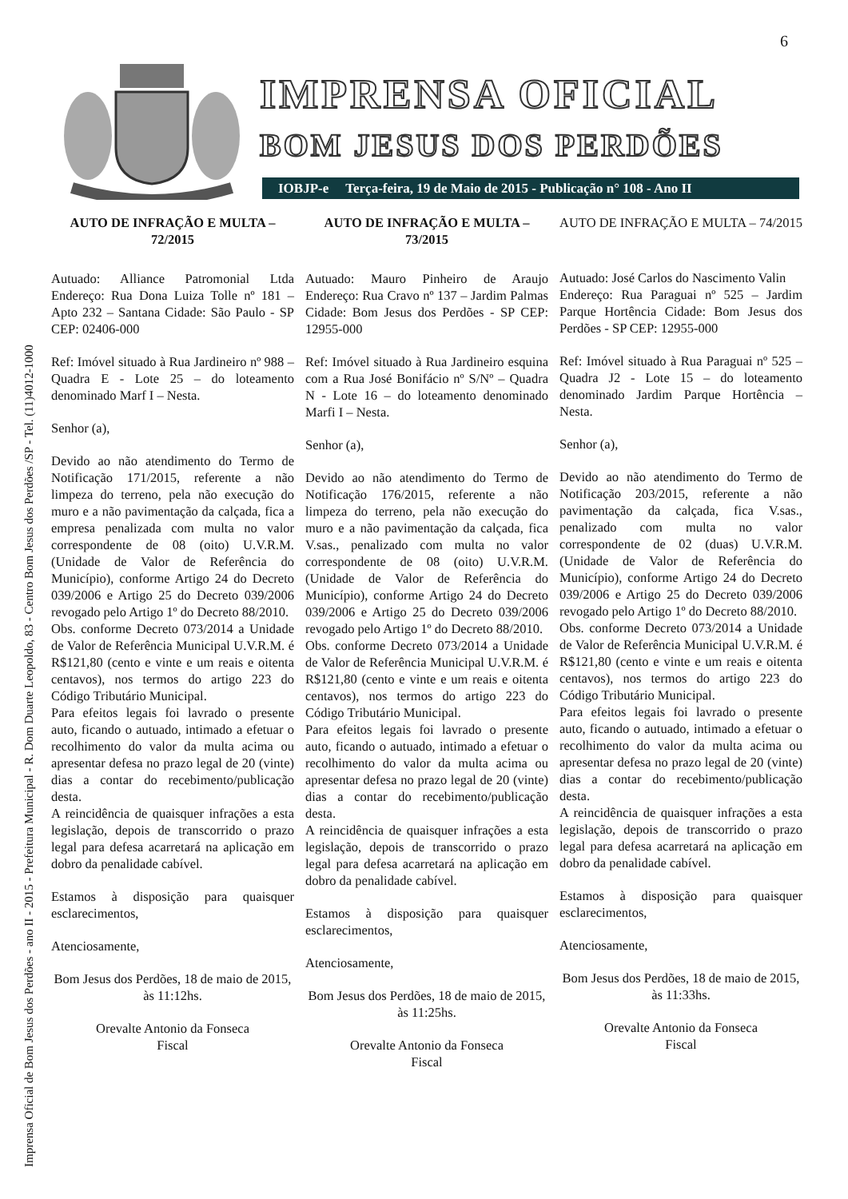Imprensa Oficial de Bom Jesus dos Perdões - ano II - 2015 - Prefeitura Municipal - R. Dom Duarte Leopoldo, 83 - Centro Bom Jesus dos Perdões /SP - Tel. (11)4012-1000
6
IMPRENSA OFICIAL
BOM JESUS DOS PERDÕES
IOBJP-e Terça-feira, 19 de Maio de 2015 - Publicação n° 108 - Ano II
AUTO DE INFRAÇÃO E MULTA – 72/2015
Autuado: Alliance Patromonial Ltda Endereço: Rua Dona Luiza Tolle nº 181 – Apto 232 – Santana Cidade: São Paulo - SP CEP: 02406-000
Ref: Imóvel situado à Rua Jardineiro nº 988 – Quadra E - Lote 25 – do loteamento denominado Marf I – Nesta.
Senhor (a),
Devido ao não atendimento do Termo de Notificação 171/2015, referente a não limpeza do terreno, pela não execução do muro e a não pavimentação da calçada, fica a empresa penalizada com multa no valor correspondente de 08 (oito) U.V.R.M. (Unidade de Valor de Referência do Município), conforme Artigo 24 do Decreto 039/2006 e Artigo 25 do Decreto 039/2006 revogado pelo Artigo 1º do Decreto 88/2010.
Obs. conforme Decreto 073/2014 a Unidade de Valor de Referência Municipal U.V.R.M. é R$121,80 (cento e vinte e um reais e oitenta centavos), nos termos do artigo 223 do Código Tributário Municipal.
Para efeitos legais foi lavrado o presente auto, ficando o autuado, intimado a efetuar o recolhimento do valor da multa acima ou apresentar defesa no prazo legal de 20 (vinte) dias a contar do recebimento/publicação desta.
A reincidência de quaisquer infrações a esta legislação, depois de transcorrido o prazo legal para defesa acarretará na aplicação em dobro da penalidade cabível.
Estamos à disposição para quaisquer esclarecimentos,
Atenciosamente,
Bom Jesus dos Perdões, 18 de maio de 2015, às 11:12hs.
Orevalte Antonio da Fonseca
Fiscal
AUTO DE INFRAÇÃO E MULTA – 73/2015
Autuado: Mauro Pinheiro de Araujo Endereço: Rua Cravo nº 137 – Jardim Palmas Cidade: Bom Jesus dos Perdões - SP CEP: 12955-000
Ref: Imóvel situado à Rua Jardineiro esquina com a Rua José Bonifácio nº S/Nº – Quadra N - Lote 16 – do loteamento denominado Marfi I – Nesta.
Senhor (a),
Devido ao não atendimento do Termo de Notificação 176/2015, referente a não limpeza do terreno, pela não execução do muro e a não pavimentação da calçada, fica V.sas., penalizado com multa no valor correspondente de 08 (oito) U.V.R.M. (Unidade de Valor de Referência do Município), conforme Artigo 24 do Decreto 039/2006 e Artigo 25 do Decreto 039/2006 revogado pelo Artigo 1º do Decreto 88/2010.
Obs. conforme Decreto 073/2014 a Unidade de Valor de Referência Municipal U.V.R.M. é R$121,80 (cento e vinte e um reais e oitenta centavos), nos termos do artigo 223 do Código Tributário Municipal.
Para efeitos legais foi lavrado o presente auto, ficando o autuado, intimado a efetuar o recolhimento do valor da multa acima ou apresentar defesa no prazo legal de 20 (vinte) dias a contar do recebimento/publicação desta.
A reincidência de quaisquer infrações a esta legislação, depois de transcorrido o prazo legal para defesa acarretará na aplicação em dobro da penalidade cabível.
Estamos à disposição para quaisquer esclarecimentos,
Atenciosamente,
Bom Jesus dos Perdões, 18 de maio de 2015, às 11:25hs.
Orevalte Antonio da Fonseca
Fiscal
AUTO DE INFRAÇÃO E MULTA – 74/2015
Autuado: José Carlos do Nascimento Valin
Endereço: Rua Paraguai nº 525 – Jardim Parque Hortência Cidade: Bom Jesus dos Perdões - SP CEP: 12955-000
Ref: Imóvel situado à Rua Paraguai nº 525 – Quadra J2 - Lote 15 – do loteamento denominado Jardim Parque Hortência – Nesta.
Senhor (a),
Devido ao não atendimento do Termo de Notificação 203/2015, referente a não pavimentação da calçada, fica V.sas., penalizado com multa no valor correspondente de 02 (duas) U.V.R.M. (Unidade de Valor de Referência do Município), conforme Artigo 24 do Decreto 039/2006 e Artigo 25 do Decreto 039/2006 revogado pelo Artigo 1º do Decreto 88/2010.
Obs. conforme Decreto 073/2014 a Unidade de Valor de Referência Municipal U.V.R.M. é R$121,80 (cento e vinte e um reais e oitenta centavos), nos termos do artigo 223 do Código Tributário Municipal.
Para efeitos legais foi lavrado o presente auto, ficando o autuado, intimado a efetuar o recolhimento do valor da multa acima ou apresentar defesa no prazo legal de 20 (vinte) dias a contar do recebimento/publicação desta.
A reincidência de quaisquer infrações a esta legislação, depois de transcorrido o prazo legal para defesa acarretará na aplicação em dobro da penalidade cabível.
Estamos à disposição para quaisquer esclarecimentos,
Atenciosamente,
Bom Jesus dos Perdões, 18 de maio de 2015, às 11:33hs.
Orevalte Antonio da Fonseca
Fiscal